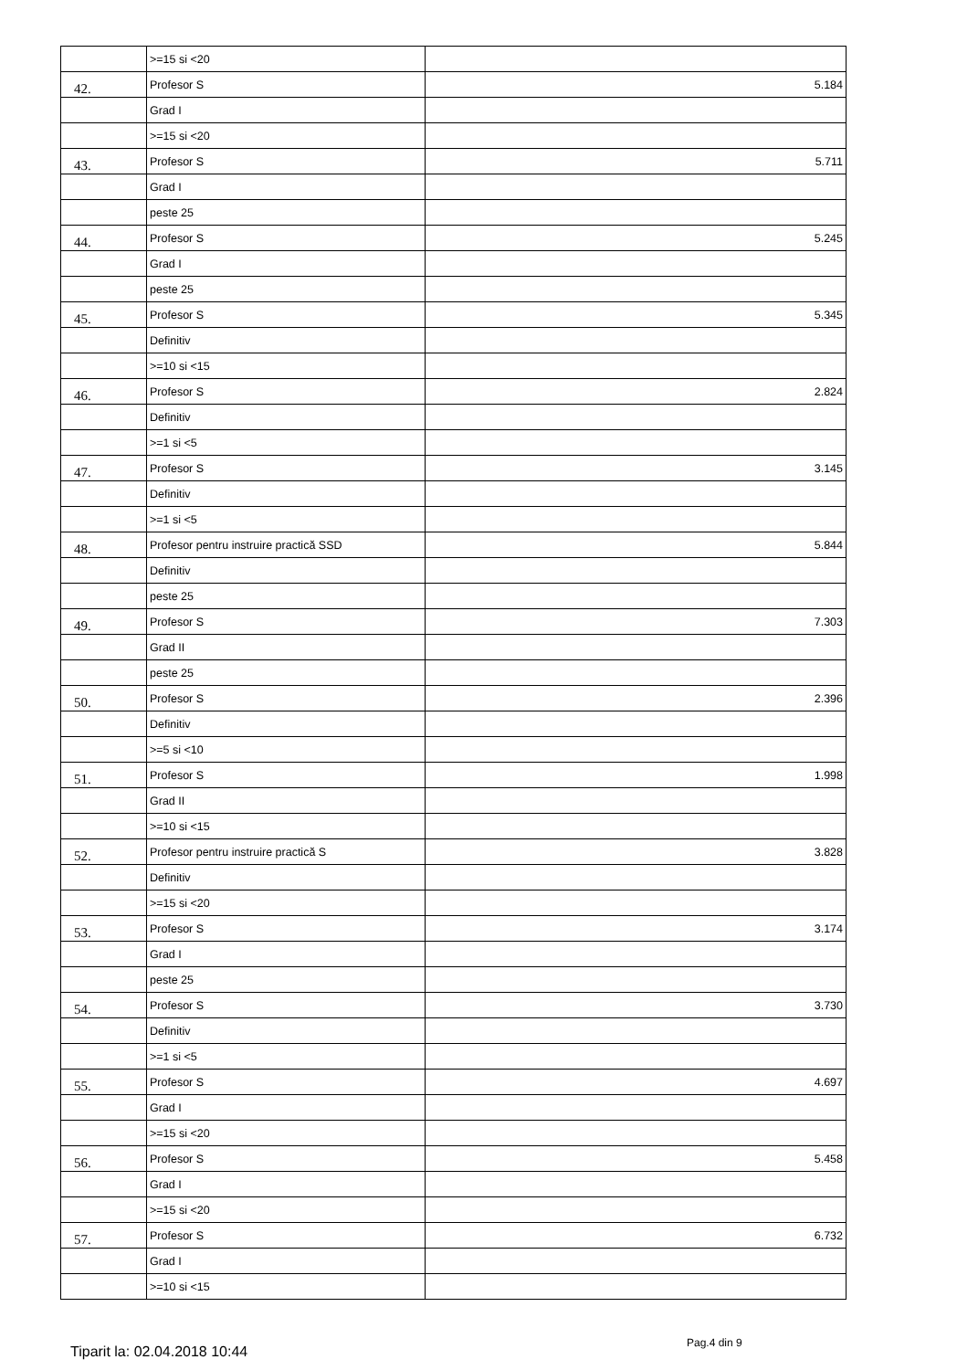| | >=15 si <20 | |
| 42. | Profesor S | 5.184 |
| | Grad I | |
| | >=15 si <20 | |
| 43. | Profesor S | 5.711 |
| | Grad I | |
| | peste 25 | |
| 44. | Profesor S | 5.245 |
| | Grad I | |
| | peste 25 | |
| 45. | Profesor S | 5.345 |
| | Definitiv | |
| | >=10 si <15 | |
| 46. | Profesor S | 2.824 |
| | Definitiv | |
| | >=1 si <5 | |
| 47. | Profesor S | 3.145 |
| | Definitiv | |
| | >=1 si <5 | |
| 48. | Profesor pentru instruire practică SSD | 5.844 |
| | Definitiv | |
| | peste 25 | |
| 49. | Profesor S | 7.303 |
| | Grad II | |
| | peste 25 | |
| 50. | Profesor S | 2.396 |
| | Definitiv | |
| | >=5 si <10 | |
| 51. | Profesor S | 1.998 |
| | Grad II | |
| | >=10 si <15 | |
| 52. | Profesor pentru instruire practică S | 3.828 |
| | Definitiv | |
| | >=15 si <20 | |
| 53. | Profesor S | 3.174 |
| | Grad I | |
| | peste 25 | |
| 54. | Profesor S | 3.730 |
| | Definitiv | |
| | >=1 si <5 | |
| 55. | Profesor S | 4.697 |
| | Grad I | |
| | >=15 si <20 | |
| 56. | Profesor S | 5.458 |
| | Grad I | |
| | >=15 si <20 | |
| 57. | Profesor S | 6.732 |
| | Grad I | |
| | >=10 si <15 | |
Tiparit la: 02.04.2018 10:44
Pag.4 din 9